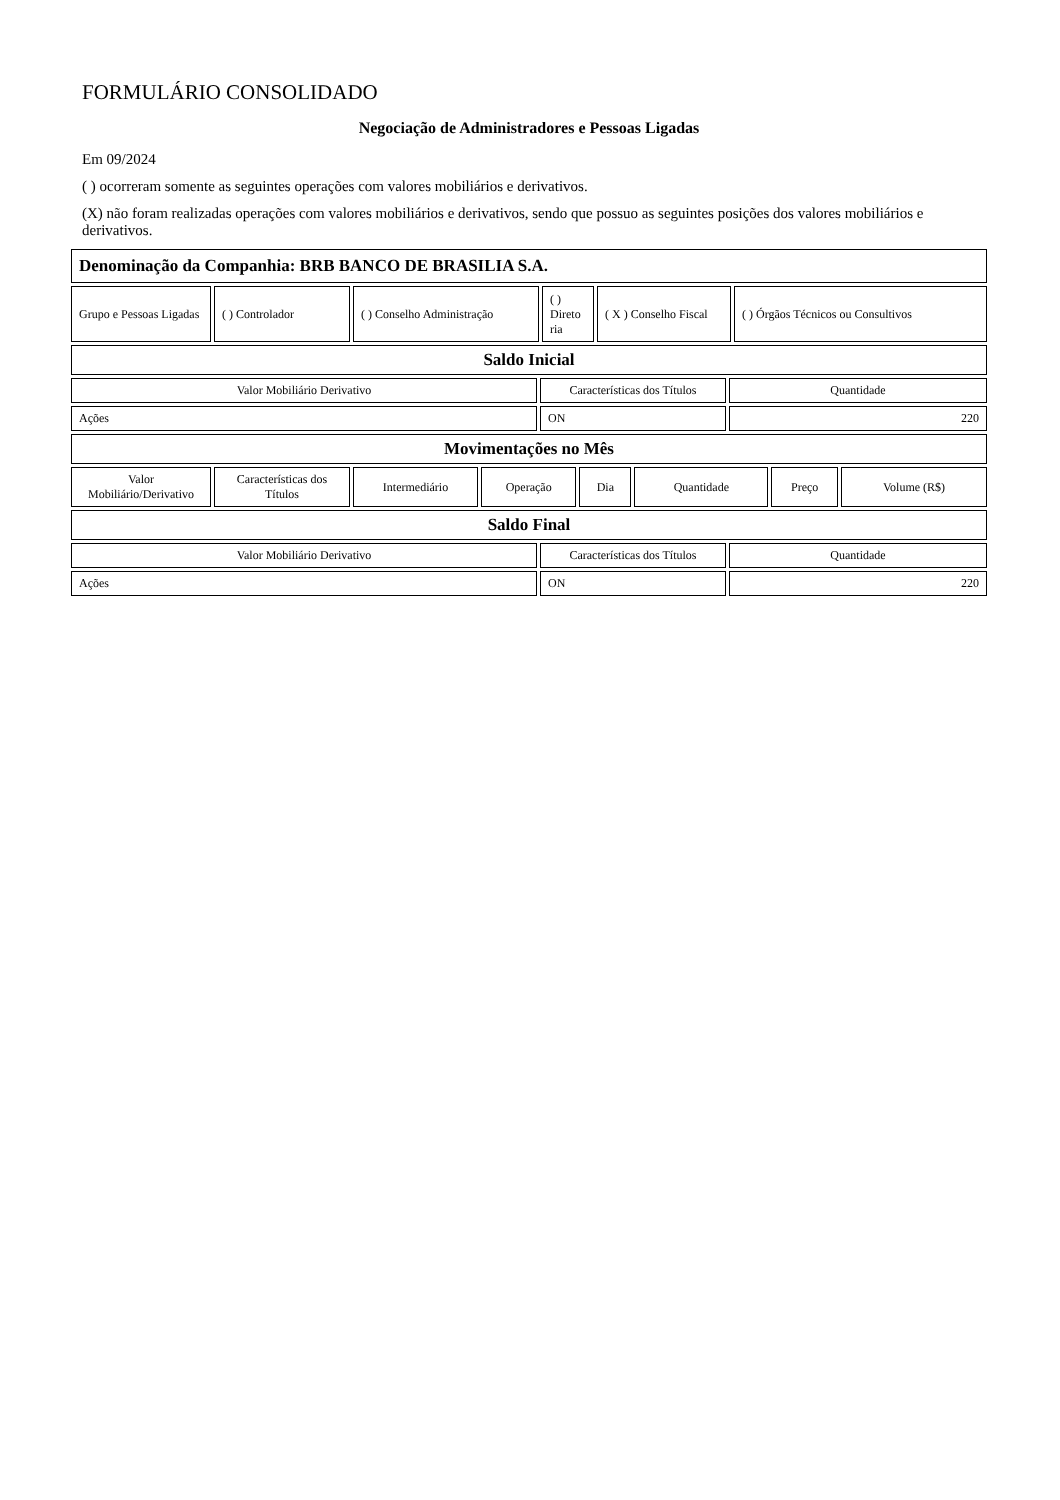FORMULÁRIO CONSOLIDADO
Negociação de Administradores e Pessoas Ligadas
Em 09/2024
( ) ocorreram somente as seguintes operações com valores mobiliários e derivativos.
(X) não foram realizadas operações com valores mobiliários e derivativos, sendo que possuo as seguintes posições dos valores mobiliários e derivativos.
| Denominação da Companhia: BRB BANCO DE BRASILIA S.A. |
| Grupo e Pessoas Ligadas | ( ) Controlador | ( ) Conselho Administração | ( ) Direto ria | ( X ) Conselho Fiscal | ( ) Órgãos Técnicos ou Consultivos |
| Saldo Inicial |
| Valor Mobiliário Derivativo | Características dos Títulos | Quantidade |
| Ações | ON | 220 |
| Movimentações no Mês |
| Valor Mobiliário/Derivativo | Características dos Títulos | Intermediário | Operação | Dia | Quantidade | Preço | Volume (R$) |
| Saldo Final |
| Valor Mobiliário Derivativo | Características dos Títulos | Quantidade |
| Ações | ON | 220 |